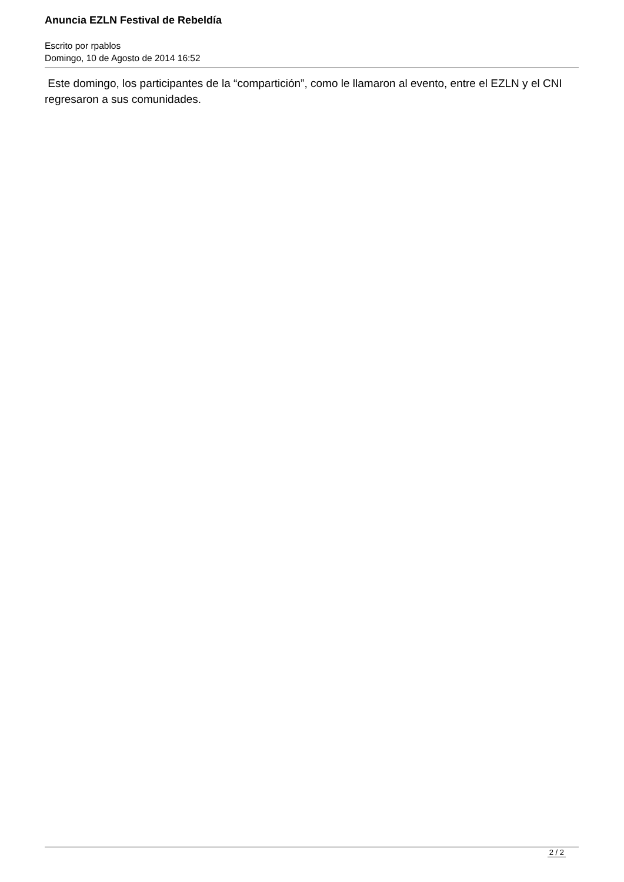Anuncia EZLN Festival de Rebeldía
Escrito por rpablos
Domingo, 10 de Agosto de 2014 16:52
Este domingo, los participantes de la “compartición”, como le llamaron al evento, entre el EZLN y el CNI regresaron a sus comunidades.
2 / 2